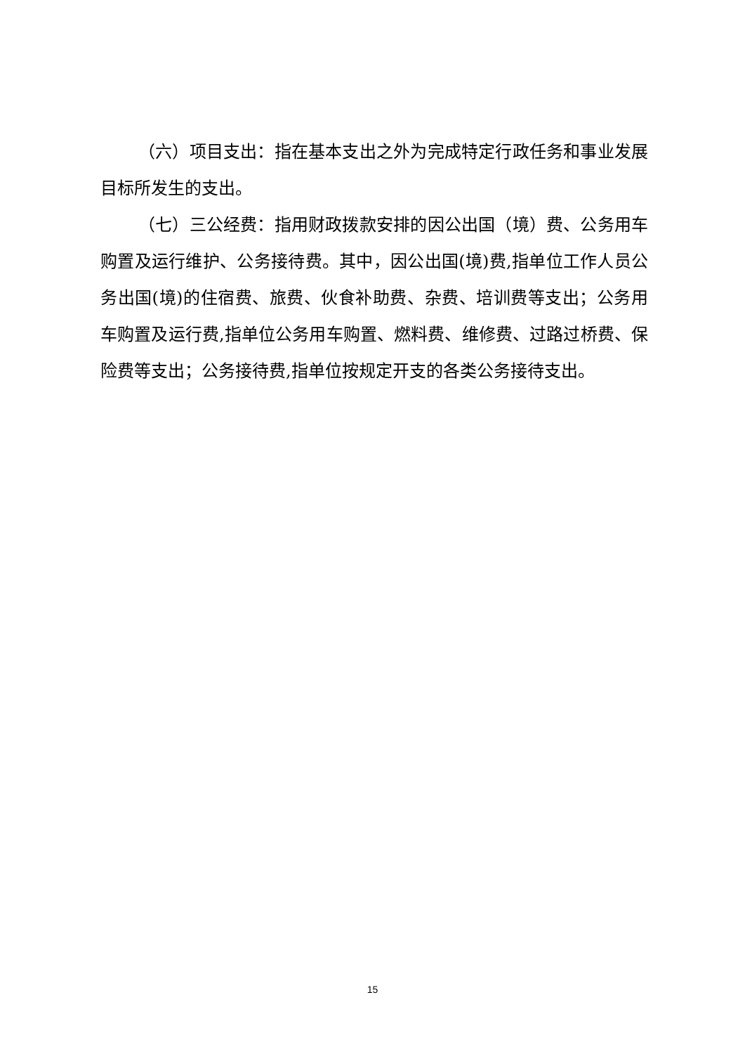（六）项目支出：指在基本支出之外为完成特定行政任务和事业发展目标所发生的支出。
（七）三公经费：指用财政拨款安排的因公出国（境）费、公务用车购置及运行维护、公务接待费。其中，因公出国(境)费,指单位工作人员公务出国(境)的住宿费、旅费、伙食补助费、杂费、培训费等支出；公务用车购置及运行费,指单位公务用车购置、燃料费、维修费、过路过桥费、保险费等支出；公务接待费,指单位按规定开支的各类公务接待支出。
15